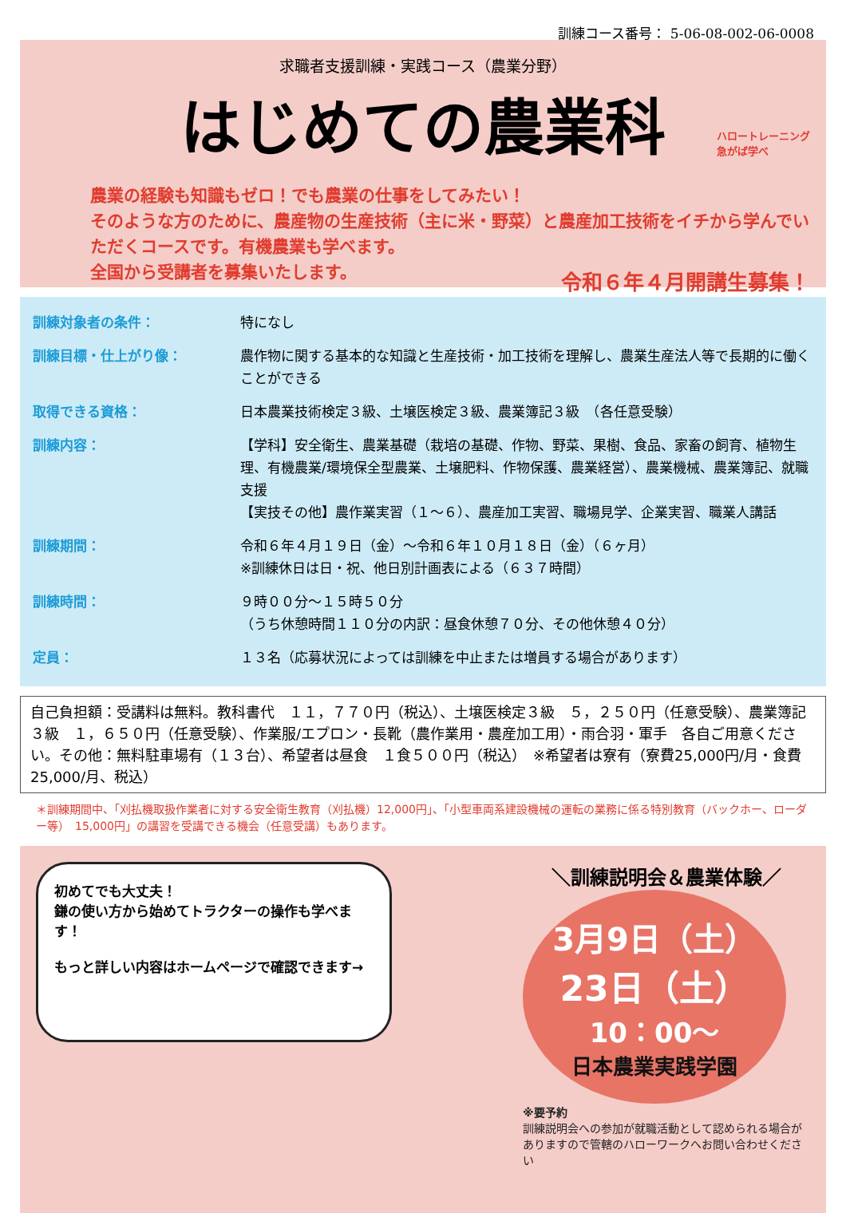訓練コース番号： 5-06-08-002-06-0008
求職者支援訓練・実践コース（農業分野）
はじめての農業科
ハロートレーニング
急がば学べ
農業の経験も知識もゼロ！でも農業の仕事をしてみたい！
そのような方のために、農産物の生産技術（主に米・野菜）と農産加工技術をイチから学んでいただくコースです。有機農業も学べます。
全国から受講者を募集いたします。
令和６年４月開講生募集！
訓練対象者の条件：
特になし
訓練目標・仕上がり像：
農作物に関する基本的な知識と生産技術・加工技術を理解し、農業生産法人等で長期的に働くことができる
取得できる資格：
日本農業技術検定３級、土壌医検定３級、農業簿記３級　（各任意受験）
訓練内容：
【学科】安全衛生、農業基礎（栽培の基礎、作物、野菜、果樹、食品、家畜の飼育、植物生理、有機農業/環境保全型農業、土壌肥料、作物保護、農業経営）、農業機械、農業簿記、就職支援
【実技その他】農作業実習（１～６）、農産加工実習、職場見学、企業実習、職業人講話
訓練期間：
令和６年４月１９日（金）～令和６年１０月１８日（金）（６ヶ月）
※訓練休日は日・祝、他日別計画表による（６３７時間）
訓練時間：
９時００分～１５時５０分
（うち休憩時間１１０分の内訳：昼食休憩７０分、その他休憩４０分）
定員：
１３名（応募状況によっては訓練を中止または増員する場合があります）
自己負担額：受講料は無料。教科書代　１１，７７０円（税込）、土壌医検定３級　５，２５０円（任意受験）、農業簿記３級　１，６５０円（任意受験）、作業服/エプロン・長靴（農作業用・農産加工用）・雨合羽・軍手　各自ご用意ください。その他：無料駐車場有（１３台）、希望者は昼食　１食５００円（税込）　※希望者は寮有（寮費25,000円/月・食費25,000/月、税込）
＊訓練期間中、「刈払機取扱作業者に対する安全衛生教育（刈払機）12,000円」、「小型車両系建設機械の運転の業務に係る特別教育（バックホー、ローダー等）　15,000円」の講習を受講できる機会（任意受講）もあります。
初めてでも大丈夫！
鎌の使い方から始めてトラクターの操作も学べます！
もっと詳しい内容はホームページで確認できます→
＼訓練説明会＆農業体験／
3月9日（土）
23日（土）
10：00～
日本農業実践学園
※要予約
訓練説明会への参加が就職活動として認められる場合がありますので管轄のハローワークへお問い合わせください